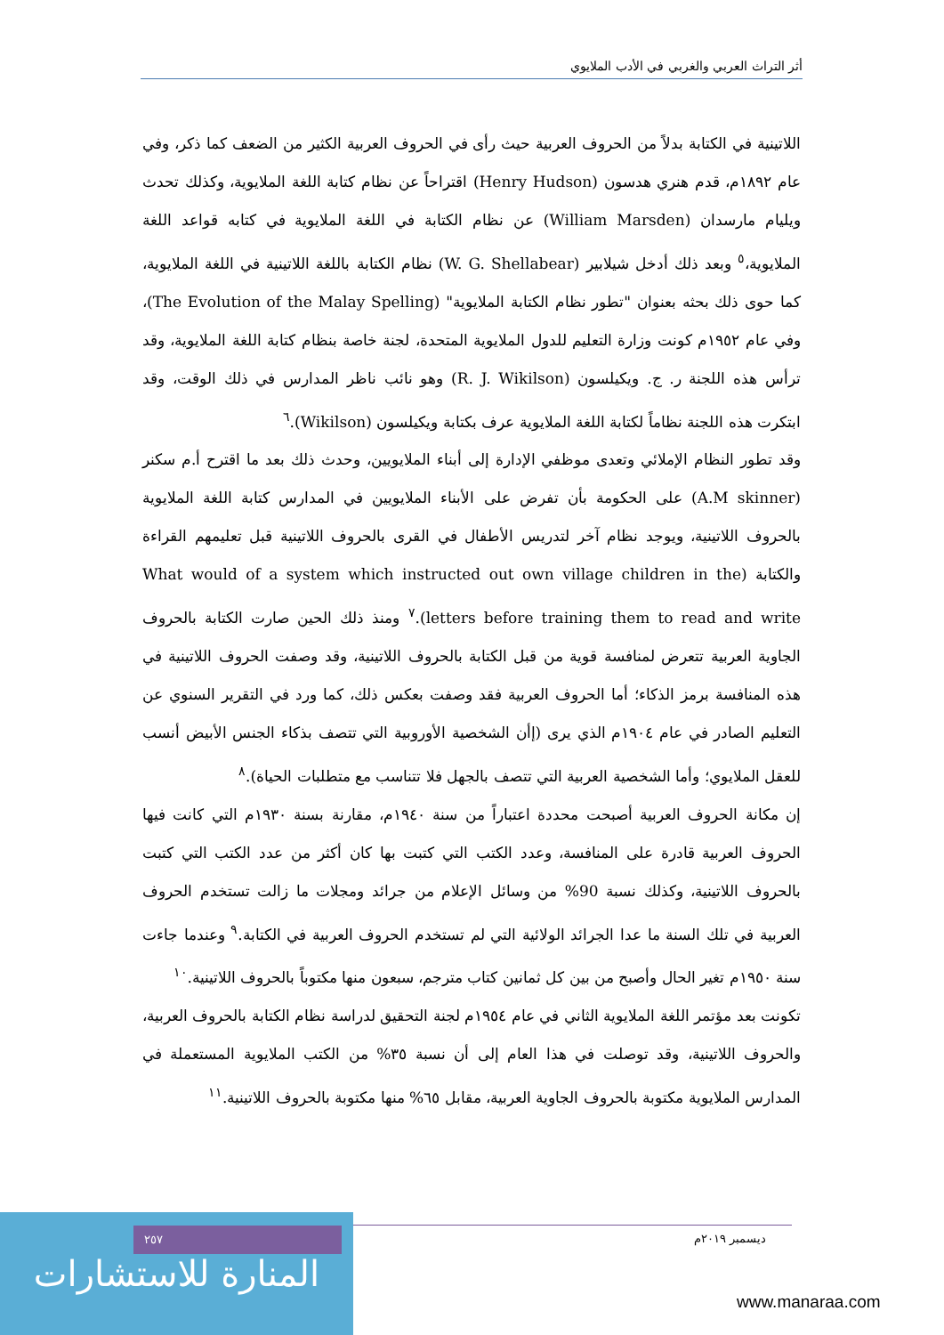أثر التراث العربي والغربي في الأدب الملايوي
اللاتينية في الكتابة بدلاً من الحروف العربية حيث رأى في الحروف العربية الكثير من الضعف كما ذكر، وفي عام ١٨٩٢م، قدم هنري هدسون (Henry Hudson) اقتراحاً عن نظام كتابة اللغة الملايوية، وكذلك تحدث ويليام مارسدان (William Marsden) عن نظام الكتابة في اللغة الملايوية في كتابه قواعد اللغة الملايوية،<sup>٥</sup> وبعد ذلك أدخل شيلابير (W. G. Shellabear) نظام الكتابة باللغة اللاتينية في اللغة الملايوية، كما حوى ذلك بحثه بعنوان "تطور نظام الكتابة الملايوية" (The Evolution of the Malay Spelling)، وفي عام ١٩٥٢م كونت وزارة التعليم للدول الملايوية المتحدة، لجنة خاصة بنظام كتابة اللغة الملايوية، وقد ترأس هذه اللجنة ر. ج. ويكيلسون (R. J. Wikilson) وهو نائب ناظر المدارس في ذلك الوقت، وقد ابتكرت هذه اللجنة نظاماً لكتابة اللغة الملايوية عرف بكتابة ويكيلسون (Wikilson).<sup>٦</sup>
وقد تطور النظام الإملائي وتعدى موظفي الإدارة إلى أبناء الملايويين، وحدث ذلك بعد ما اقترح أ.م سكنر (A.M skinner) على الحكومة بأن تفرض على الأبناء الملايويين في المدارس كتابة اللغة الملايوية بالحروف اللاتينية، ويوجد نظام آخر لتدريس الأطفال في القرى بالحروف اللاتينية قبل تعليمهم القراءة والكتابة (What would of a system which instructed out own village children in the letters before training them to read and write).<sup>٧</sup> ومنذ ذلك الحين صارت الكتابة بالحروف الجاوية العربية تتعرض لمنافسة قوية من قبل الكتابة بالحروف اللاتينية، وقد وصفت الحروف اللاتينية في هذه المنافسة برمز الذكاء؛ أما الحروف العربية فقد وصفت بعكس ذلك، كما ورد في التقرير السنوي عن التعليم الصادر في عام ١٩٠٤م الذي يرى (إأن الشخصية الأوروبية التي تتصف بذكاء الجنس الأبيض أنسب للعقل الملايوي؛ وأما الشخصية العربية التي تتصف بالجهل فلا تتناسب مع متطلبات الحياة).<sup>٨</sup>
إن مكانة الحروف العربية أصبحت محددة اعتباراً من سنة ١٩٤٠م، مقارنة بسنة ١٩٣٠م التي كانت فيها الحروف العربية قادرة على المنافسة، وعدد الكتب التي كتبت بها كان أكثر من عدد الكتب التي كتبت بالحروف اللاتينية، وكذلك نسبة 90% من وسائل الإعلام من جرائد ومجلات ما زالت تستخدم الحروف العربية في تلك السنة ما عدا الجرائد الولائية التي لم تستخدم الحروف العربية في الكتابة.<sup>٩</sup> وعندما جاءت سنة ١٩٥٠م تغير الحال وأصبح من بين كل ثمانين كتاب مترجم، سبعون منها مكتوباً بالحروف اللاتينية.<sup>١٠</sup>
تكونت بعد مؤتمر اللغة الملايوية الثاني في عام ١٩٥٤م لجنة التحقيق لدراسة نظام الكتابة بالحروف العربية، والحروف اللاتينية، وقد توصلت في هذا العام إلى أن نسبة ٣٥% من الكتب الملايوية المستعملة في المدارس الملايوية مكتوبة بالحروف الجاوية العربية، مقابل ٦٥% منها مكتوبة بالحروف اللاتينية.<sup>١١</sup>
المنارة للاستشارات
٢٥٧ ديسمبر ٢٠١٩م
www.manaraa.com